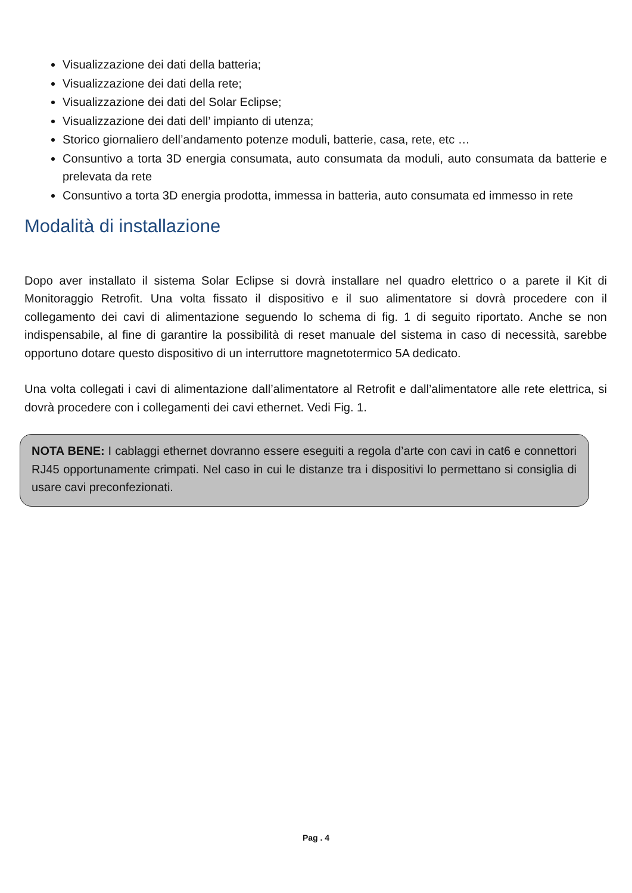Visualizzazione dei dati della batteria;
Visualizzazione dei dati della rete;
Visualizzazione dei dati del Solar Eclipse;
Visualizzazione dei dati dell’ impianto di utenza;
Storico giornaliero dell’andamento potenze moduli, batterie, casa, rete, etc …
Consuntivo a torta 3D energia consumata, auto consumata da moduli, auto consumata da batterie e prelevata da rete
Consuntivo a torta 3D energia prodotta, immessa in batteria, auto consumata ed immesso in rete
Modalità di installazione
Dopo aver installato il sistema Solar Eclipse si dovrà installare nel quadro elettrico o a parete il Kit di Monitoraggio Retrofit. Una volta fissato il dispositivo e il suo alimentatore si dovrà procedere con il collegamento dei cavi di alimentazione seguendo lo schema di fig. 1 di seguito riportato. Anche se non indispensabile, al fine di garantire la possibilità di reset manuale del sistema in caso di necessità, sarebbe opportuno dotare questo dispositivo di un interruttore magnetotermico 5A dedicato.
Una volta collegati i cavi di alimentazione dall’alimentatore al Retrofit e dall’alimentatore alle rete elettrica, si dovrà procedere con i collegamenti dei cavi ethernet. Vedi Fig. 1.
NOTA BENE: I cablaggi ethernet dovranno essere eseguiti a regola d’arte con cavi in cat6 e connettori RJ45 opportunamente crimpati. Nel caso in cui le distanze tra i dispositivi lo permettano si consiglia di usare cavi preconfezionati.
Pag . 4